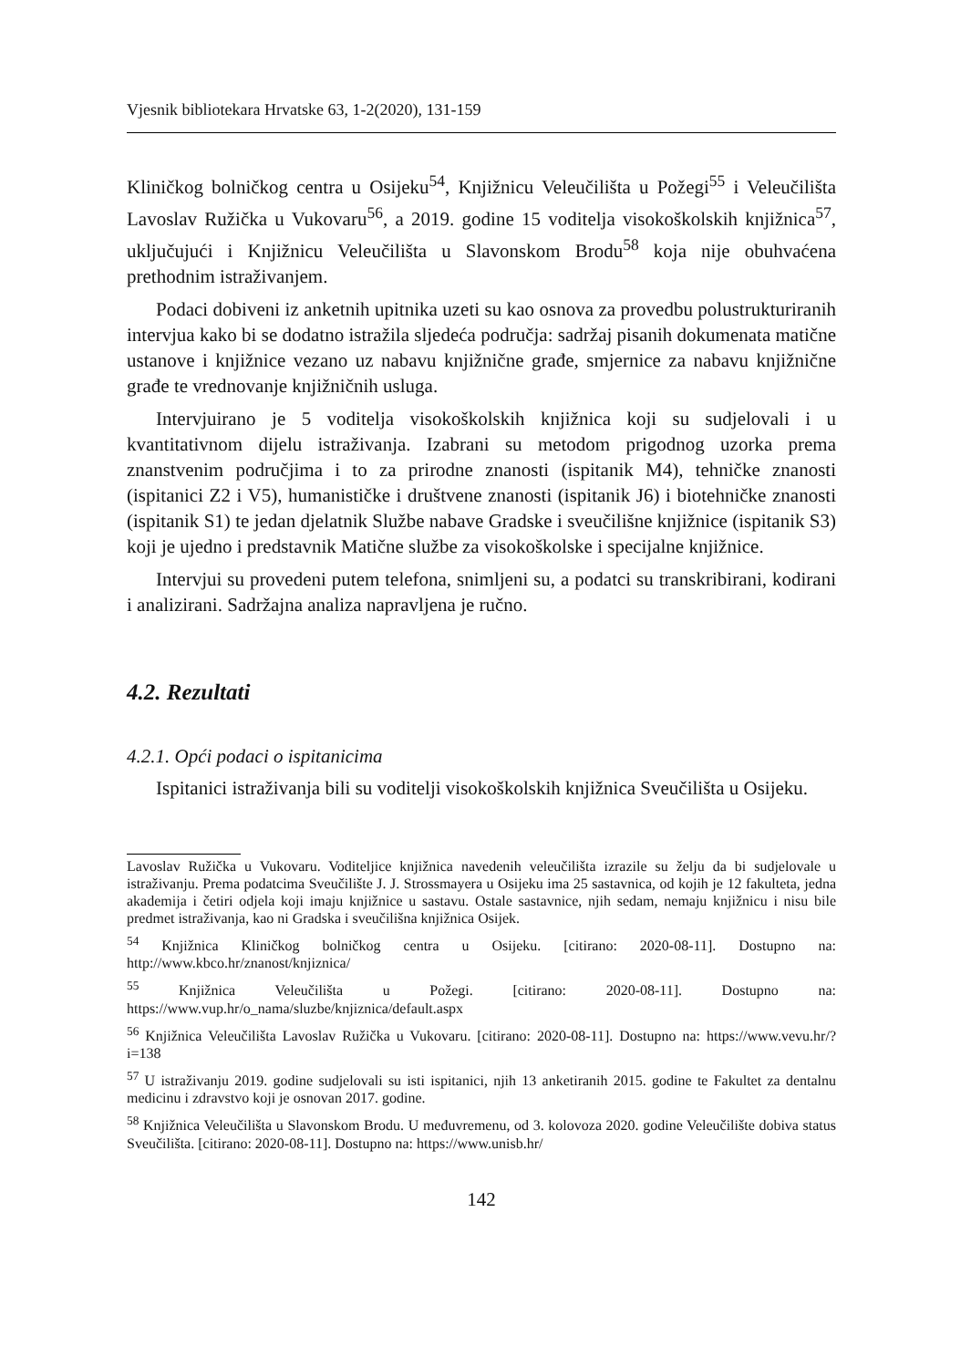Vjesnik bibliotekara Hrvatske 63, 1-2(2020), 131-159
Kliničkog bolničkog centra u Osijeku<sup>54</sup>, Knjižnicu Veleučilišta u Požegi<sup>55</sup> i Veleučilišta Lavoslav Ružička u Vukovaru<sup>56</sup>, a 2019. godine 15 voditelja visokoškolskih knjižnica<sup>57</sup>, uključujući i Knjižnicu Veleučilišta u Slavonskom Brodu<sup>58</sup> koja nije obuhvaćena prethodnim istraživanjem.
Podaci dobiveni iz anketnih upitnika uzeti su kao osnova za provedbu polustrukturiranih intervjua kako bi se dodatno istražila sljedeća područja: sadržaj pisanih dokumenata matične ustanove i knjižnice vezano uz nabavu knjižnične građe, smjernice za nabavu knjižnične građe te vrednovanje knjižničnih usluga.
Intervjuirano je 5 voditelja visokoškolskih knjižnica koji su sudjelovali i u kvantitativnom dijelu istraživanja. Izabrani su metodom prigodnog uzorka prema znanstvenim područjima i to za prirodne znanosti (ispitanik M4), tehničke znanosti (ispitanici Z2 i V5), humanističke i društvene znanosti (ispitanik J6) i biotehničke znanosti (ispitanik S1) te jedan djelatnik Službe nabave Gradske i sveučilišne knjižnice (ispitanik S3) koji je ujedno i predstavnik Matične službe za visokoškolske i specijalne knjižnice.
Intervjui su provedeni putem telefona, snimljeni su, a podatci su transkribirani, kodirani i analizirani. Sadržajna analiza napravljena je ručno.
4.2. Rezultati
4.2.1. Opći podaci o ispitanicima
Ispitanici istraživanja bili su voditelji visokoškolskih knjižnica Sveučilišta u Osijeku.
Lavoslav Ružička u Vukovaru. Voditeljice knjižnica navedenih veleučilišta izrazile su želju da bi sudjelovale u istraživanju. Prema podatcima Sveučilište J. J. Strossmayera u Osijeku ima 25 sastavnica, od kojih je 12 fakulteta, jedna akademija i četiri odjela koji imaju knjižnice u sastavu. Ostale sastavnice, njih sedam, nemaju knjižnicu i nisu bile predmet istraživanja, kao ni Gradska i sveučilišna knjižnica Osijek.
<sup>54</sup> Knjižnica Kliničkog bolničkog centra u Osijeku. [citirano: 2020-08-11]. Dostupno na: http://www.kbco.hr/znanost/knjiznica/
<sup>55</sup> Knjižnica Veleučilišta u Požegi. [citirano: 2020-08-11]. Dostupno na: https://www.vup.hr/o_nama/sluzbe/knjiznica/default.aspx
<sup>56</sup> Knjižnica Veleučilišta Lavoslav Ružička u Vukovaru. [citirano: 2020-08-11]. Dostupno na: https://www.vevu.hr/?i=138
<sup>57</sup> U istraživanju 2019. godine sudjelovali su isti ispitanici, njih 13 anketiranih 2015. godine te Fakultet za dentalnu medicinu i zdravstvo koji je osnovan 2017. godine.
<sup>58</sup> Knjižnica Veleučilišta u Slavonskom Brodu. U međuvremenu, od 3. kolovoza 2020. godine Veleučilište dobiva status Sveučilišta. [citirano: 2020-08-11]. Dostupno na: https://www.unisb.hr/
142